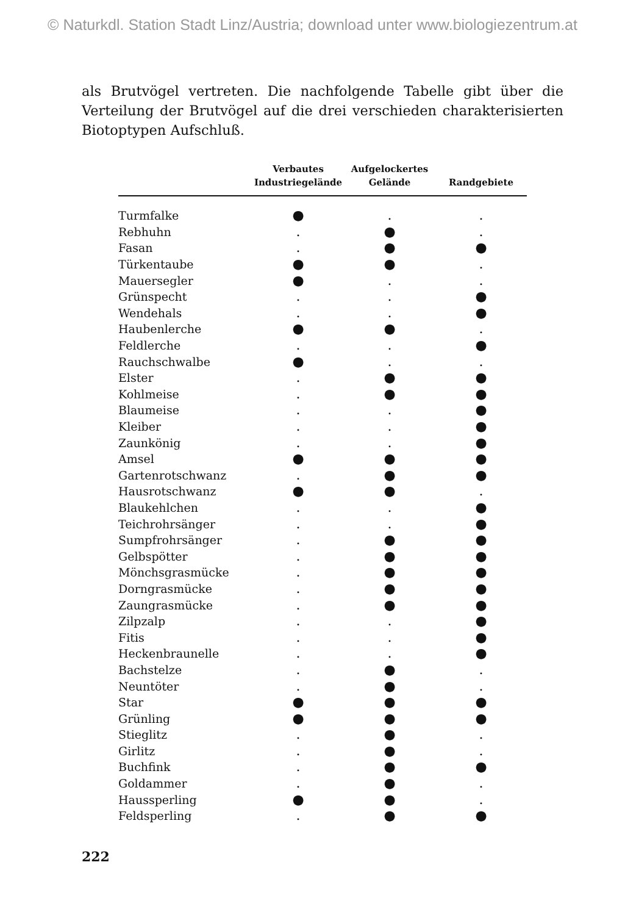© Naturkdl. Station Stadt Linz/Austria; download unter www.biologiezentrum.at
als Brutvögel vertreten. Die nachfolgende Tabelle gibt über die Verteilung der Brutvögel auf die drei verschieden charakterisierten Biotoptypen Aufschluß.
| | Verbautes Industriegelände | Aufgelockertes Gelände | Randgebiete |
| --- | --- | --- | --- |
| Turmfalke | ● | . | . |
| Rebhuhn | . | ● | . |
| Fasan | . | ● | ● |
| Türkentaube | ● | ● | . |
| Mauersegler | ● | . | . |
| Grünspecht | . | . | ● |
| Wendehals | . | . | ● |
| Haubenlerche | ● | ● | . |
| Feldlerche | . | . | ● |
| Rauchschwalbe | ● | . | . |
| Elster | . | ● | ● |
| Kohlmeise | . | ● | ● |
| Blaumeise | . | . | ● |
| Kleiber | . | . | ● |
| Zaunkönig | . | . | ● |
| Amsel | ● | ● | ● |
| Gartenrotschwanz | . | ● | ● |
| Hausrotschwanz | ● | ● | . |
| Blaukehlchen | . | . | ● |
| Teichrohrsänger | . | . | ● |
| Sumpfrohrsänger | . | ● | ● |
| Gelbspötter | . | ● | ● |
| Mönchsgrasmücke | . | ● | ● |
| Dorngrasmücke | . | ● | ● |
| Zaungrasmücke | . | ● | ● |
| Zilpzalp | . | . | ● |
| Fitis | . | . | ● |
| Heckenbraunelle | . | . | ● |
| Bachstelze | . | ● | . |
| Neuntöter | . | ● | . |
| Star | ● | ● | ● |
| Grünling | ● | ● | ● |
| Stieglitz | . | ● | . |
| Girlitz | . | ● | . |
| Buchfink | . | ● | ● |
| Goldammer | . | ● | . |
| Haussperling | ● | ● | . |
| Feldsperling | . | ● | ● |
222